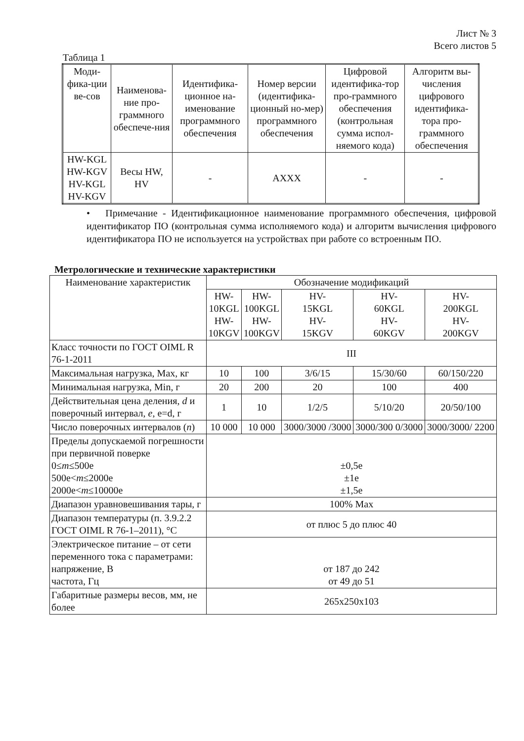Лист № 3
Всего листов 5
Таблица 1
| Моди-фика-ции ве-сов | Наименова-ние про-граммного обеспече-ния | Идентифика-ционное на-именование программного обеспечения | Номер версии (идентифика-ционный но-мер) программного обеспечения | Цифровой идентифика-тор про-граммного обеспечения (контрольная сумма испол-няемого кода) | Алгоритм вы-числения цифрового идентифика-тора про-граммного обеспечения |
| --- | --- | --- | --- | --- | --- |
| HW-KGL HW-KGV HV-KGL HV-KGV | Весы HW, HV | - | AXXX | - | - |
• Примечание - Идентификационное наименование программного обеспечения, цифровой идентификатор ПО (контрольная сумма исполняемого кода) и алгоритм вычисления цифрового идентификатора ПО не используется на устройствах при работе со встроенным ПО.
Метрологические и технические характеристики
| Наименование характеристик | Обозначение модификаций | | | | |
| | HW- 10KGL HW- 10KGV | HW- 100KGL HW- 100KGV | HV- 15KGL HV- 15KGV | HV- 60KGL HV- 60KGV | HV- 200KGL HV- 200KGV |
| Класс точности по ГОСТ OIML R 76-1-2011 | III | | | | |
| Максимальная нагрузка, Max, кг | 10 | 100 | 3/6/15 | 15/30/60 | 60/150/220 |
| Минимальная нагрузка, Min, г | 20 | 200 | 20 | 100 | 400 |
| Действительная цена деления, d и поверочный интервал, e , e=d, г | 1 | 10 | 1/2/5 | 5/10/20 | 20/50/100 |
| Число поверочных интервалов ( n ) | 10 000 | 10 000 | 3000/3000 /3000 | 3000/300 0/3000 | 3000/3000/ 2200 |
| Пределы допускаемой погрешности при первичной поверке 0≤ m ≤500e 500e< m ≤2000e 2000e< m ≤10000e | ±0,5e ±1e ±1,5e | | | | |
| Диапазон уравновешивания тары, г | 100% Max | | | | |
| Диапазон температуры (п. 3.9.2.2 ГОСТ OIML R 76-1–2011), °С | от плюс 5 до плюс 40 | | | | |
| Электрическое питание – от сети переменного тока с параметрами: напряжение, В частота, Гц | от 187 до 242 от 49 до 51 | | | | |
| Габаритные размеры весов, мм, не более | 265x250x103 | | | | |